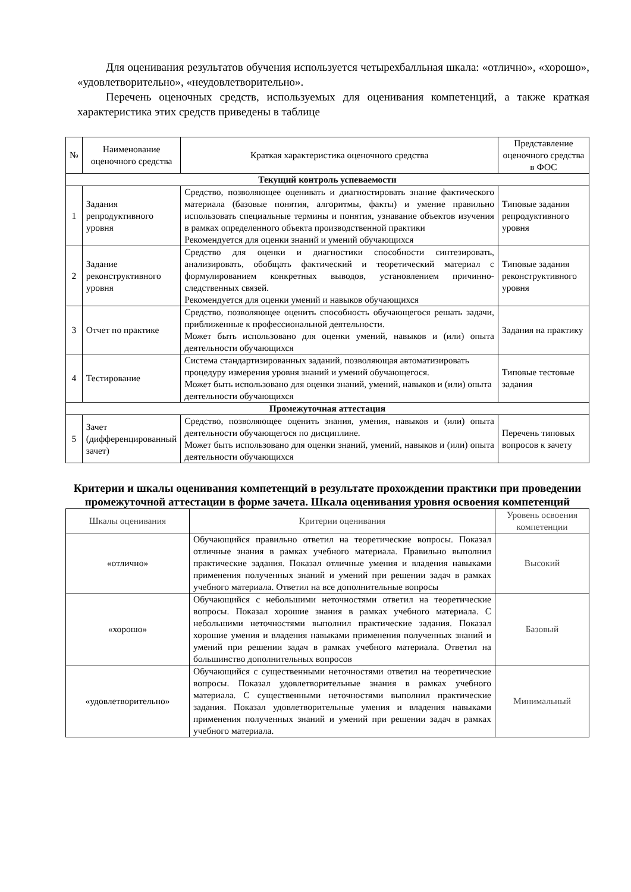Для оценивания результатов обучения используется четырехбалльная шкала: «отлично», «хорошо», «удовлетворительно», «неудовлетворительно».
Перечень оценочных средств, используемых для оценивания компетенций, а также краткая характеристика этих средств приведены в таблице
| № | Наименование оценочного средства | Краткая характеристика оценочного средства | Представление оценочного средства в ФОС |
| --- | --- | --- | --- |
| Текущий контроль успеваемости | | | |
| 1 | Задания репродуктивного уровня | Средство, позволяющее оценивать и диагностировать знание фактического материала (базовые понятия, алгоритмы, факты) и умение правильно использовать специальные термины и понятия, узнавание объектов изучения в рамках определенного объекта производственной практики Рекомендуется для оценки знаний и умений обучающихся | Типовые задания репродуктивного уровня |
| 2 | Задание реконструктивного уровня | Средство для оценки и диагностики способности синтезировать, анализировать, обобщать фактический и теоретический материал с формулированием конкретных выводов, установлением причинно-следственных связей. Рекомендуется для оценки умений и навыков обучающихся | Типовые задания реконструктивного уровня |
| 3 | Отчет по практике | Средство, позволяющее оценить способность обучающегося решать задачи, приближенные к профессиональной деятельности. Может быть использовано для оценки умений, навыков и (или) опыта деятельности обучающихся | Задания на практику |
| 4 | Тестирование | Система стандартизированных заданий, позволяющая автоматизировать процедуру измерения уровня знаний и умений обучающегося. Может быть использовано для оценки знаний, умений, навыков и (или) опыта деятельности обучающихся | Типовые тестовые задания |
| Промежуточная аттестация | | | |
| 5 | Зачет (дифференцированный зачет) | Средство, позволяющее оценить знания, умения, навыков и (или) опыта деятельности обучающегося по дисциплине. Может быть использовано для оценки знаний, умений, навыков и (или) опыта деятельности обучающихся | Перечень типовых вопросов к зачету |
Критерии и шкалы оценивания компетенций в результате прохождении практики при проведении промежуточной аттестации в форме зачета. Шкала оценивания уровня освоения компетенций
| Шкалы оценивания | Критерии оценивания | Уровень освоения компетенции |
| --- | --- | --- |
| «отлично» | Обучающийся правильно ответил на теоретические вопросы. Показал отличные знания в рамках учебного материала. Правильно выполнил практические задания. Показал отличные умения и владения навыками применения полученных знаний и умений при решении задач в рамках учебного материала. Ответил на все дополнительные вопросы | Высокий |
| «хорошо» | Обучающийся с небольшими неточностями ответил на теоретические вопросы. Показал хорошие знания в рамках учебного материала. С небольшими неточностями выполнил практические задания. Показал хорошие умения и владения навыками применения полученных знаний и умений при решении задач в рамках учебного материала. Ответил на большинство дополнительных вопросов | Базовый |
| «удовлетворительно» | Обучающийся с существенными неточностями ответил на теоретические вопросы. Показал удовлетворительные знания в рамках учебного материала. С существенными неточностями выполнил практические задания. Показал удовлетворительные умения и владения навыками применения полученных знаний и умений при решении задач в рамках учебного материала. | Минимальный |